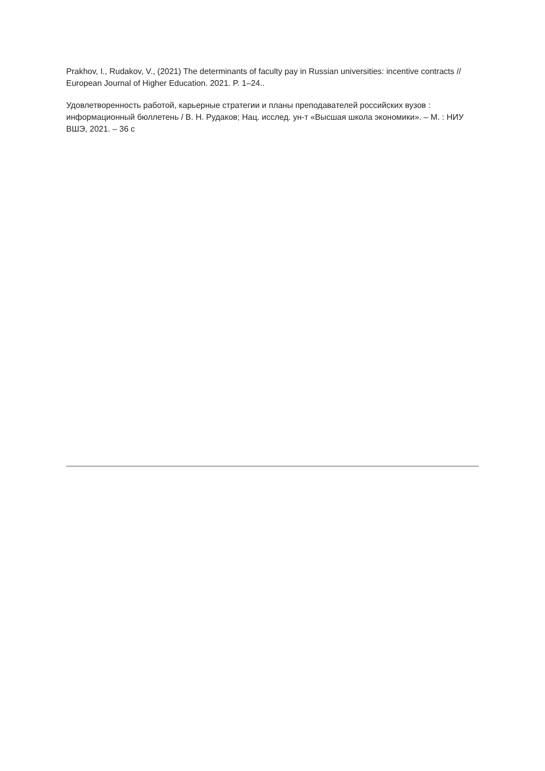Prakhov, I., Rudakov, V., (2021) The determinants of faculty pay in Russian universities: incentive contracts // European Journal of Higher Education. 2021. P. 1–24..
Удовлетворенность работой, карьерные стратегии и планы преподавателей российских вузов : информационный бюллетень / В. Н. Рудаков; Нац. исслед. ун-т «Высшая школа экономики». – М. : НИУ ВШЭ, 2021. – 36 с